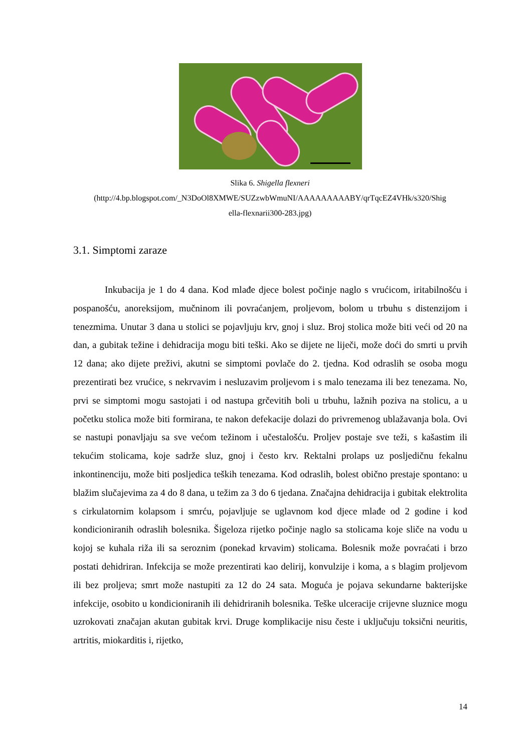Slika 6. Shigella flexneri
(http://4.bp.blogspot.com/_N3DoOl8XMWE/SUZzwbWmuNI/AAAAAAAAABY/qrTqcEZ4VHk/s320/Shig
ella-flexnarii300-283.jpg)
3.1. Simptomi zaraze
Inkubacija je 1 do 4 dana. Kod mlađe djece bolest počinje naglo s vrućicom, iritabilnošću i pospanošću, anoreksijom, mučninom ili povraćanjem, proljevom, bolom u trbuhu s distenzijom i tenezmima. Unutar 3 dana u stolici se pojavljuju krv, gnoj i sluz. Broj stolica može biti veći od 20 na dan, a gubitak težine i dehidracija mogu biti teški. Ako se dijete ne liječi, može doći do smrti u prvih 12 dana; ako dijete preživi, akutni se simptomi povlače do 2. tjedna. Kod odraslih se osoba mogu prezentirati bez vrućice, s nekrvavim i nesluzavim proljevom i s malo tenezama ili bez tenezama. No, prvi se simptomi mogu sastojati i od nastupa grčevitih boli u trbuhu, lažnih poziva na stolicu, a u početku stolica može biti formirana, te nakon defekacije dolazi do privremenog ublažavanja bola. Ovi se nastupi ponavljaju sa sve većom težinom i učestalošću. Proljev postaje sve teži, s kašastim ili tekućim stolicama, koje sadrže sluz, gnoj i često krv. Rektalni prolaps uz posljedičnu fekalnu inkontinenciju, može biti posljedica teških tenezama. Kod odraslih, bolest obično prestaje spontano: u blažim slučajevima za 4 do 8 dana, u težim za 3 do 6 tjedana. Značajna dehidracija i gubitak elektrolita s cirkulatornim kolapsom i smrću, pojavljuje se uglavnom kod djece mlađe od 2 godine i kod kondicioniranih odraslih bolesnika. Šigeloza rijetko počinje naglo sa stolicama koje sliče na vodu u kojoj se kuhala riža ili sa seroznim (ponekad krvavim) stolicama. Bolesnik može povraćati i brzo postati dehidriran. Infekcija se može prezentirati kao delirij, konvulzije i koma, a s blagim proljevom ili bez proljeva; smrt može nastupiti za 12 do 24 sata. Moguća je pojava sekundarne bakterijske infekcije, osobito u kondicioniranih ili dehidriranih bolesnika. Teške ulceracije crijevne sluznice mogu uzrokovati značajan akutan gubitak krvi. Druge komplikacije nisu česte i uključuju toksični neuritis, artritis, miokarditis i, rijetko,
14